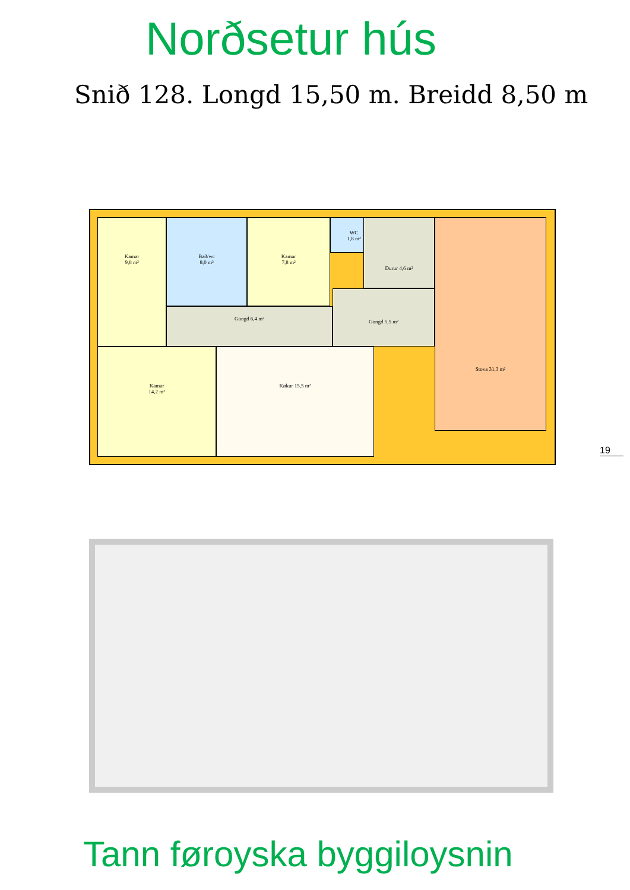Norðsetur hús
Snið 128. Longd 15,50 m. Breidd 8,50 m
Kamar
9,8 m²
Bað/wc
8,0 m²
Kamar
7,8 m²
WC
1,8 m²
Durur 4,6 m²
Gongd 6,4 m²
Gongd 5,5 m²
Stova 31,3 m²
Kamar
14,2 m²
Køkur 15,5 m²
19
Tann føroyska byggiloysnin